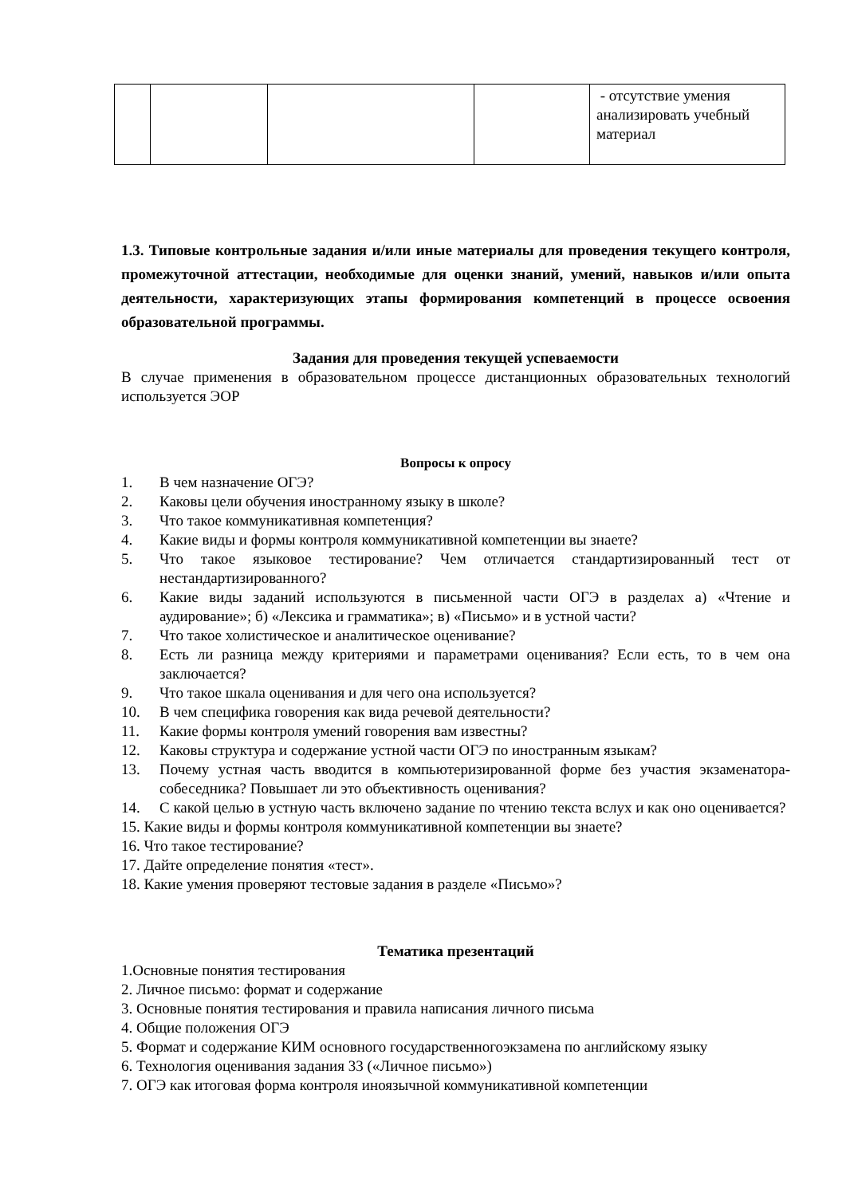| | | | | - отсутствие умения анализировать учебный материал |
1.3. Типовые контрольные задания и/или иные материалы для проведения текущего контроля, промежуточной аттестации, необходимые для оценки знаний, умений, навыков и/или опыта деятельности, характеризующих этапы формирования компетенций в процессе освоения образовательной программы.
Задания для проведения текущей успеваемости
В случае применения в образовательном процессе дистанционных образовательных технологий используется ЭОР
Вопросы к опросу
1. В чем назначение ОГЭ?
2. Каковы цели обучения иностранному языку в школе?
3. Что такое коммуникативная компетенция?
4. Какие виды и формы контроля коммуникативной компетенции вы знаете?
5. Что такое языковое тестирование? Чем отличается стандартизированный тест от нестандартизированного?
6. Какие виды заданий используются в письменной части ОГЭ в разделах а) «Чтение и аудирование»; б) «Лексика и грамматика»; в) «Письмо» и в устной части?
7. Что такое холистическое и аналитическое оценивание?
8. Есть ли разница между критериями и параметрами оценивания? Если есть, то в чем она заключается?
9. Что такое шкала оценивания и для чего она используется?
10. В чем специфика говорения как вида речевой деятельности?
11. Какие формы контроля умений говорения вам известны?
12. Каковы структура и содержание устной части ОГЭ по иностранным языкам?
13. Почему устная часть вводится в компьютеризированной форме без участия экзаменатора-собеседника? Повышает ли это объективность оценивания?
14. С какой целью в устную часть включено задание по чтению текста вслух и как оно оценивается?
15. Какие виды и формы контроля коммуникативной компетенции вы знаете?
16. Что такое тестирование?
17. Дайте определение понятия «тест».
18. Какие умения проверяют тестовые задания в разделе «Письмо»?
Тематика презентаций
1.Основные понятия тестирования
2. Личное письмо: формат и содержание
3. Основные понятия тестирования и правила написания личного письма
4. Общие положения ОГЭ
5. Формат и содержание КИМ основного государственногоэкзамена по английскому языку
6. Технология оценивания задания 33 («Личное письмо»)
7. ОГЭ как итоговая форма контроля иноязычной коммуникативной компетенции